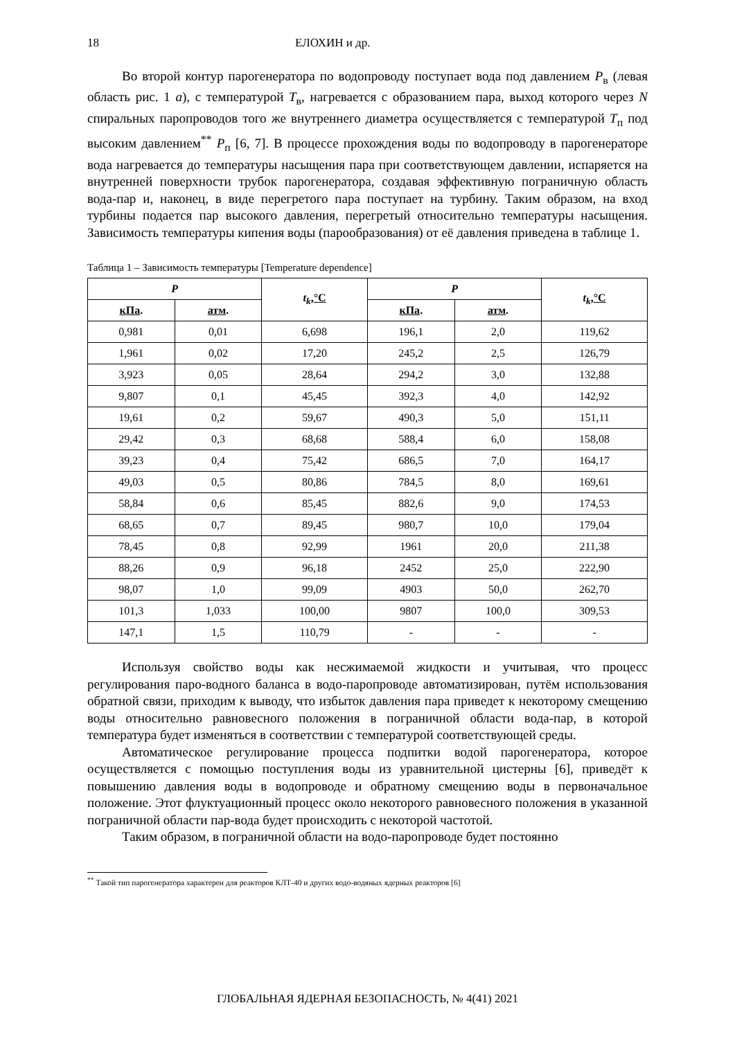18 ЕЛОХИН и др.
Во второй контур парогенератора по водопроводу поступает вода под давлением P<sub>в</sub> (левая область рис. 1 а), с температурой T<sub>в</sub>, нагревается с образованием пара, выход которого через N спиральных паропроводов того же внутреннего диаметра осуществляется с температурой T<sub>п</sub> под высоким давлением<sup>**</sup> P<sub>п</sub> [6, 7]. В процессе прохождения воды по водопроводу в парогенераторе вода нагревается до температуры насыщения пара при соответствующем давлении, испаряется на внутренней поверхности трубок парогенератора, создавая эффективную пограничную область вода-пар и, наконец, в виде перегретого пара поступает на турбину. Таким образом, на вход турбины подается пар высокого давления, перегретый относительно температуры насыщения. Зависимость температуры кипения воды (парообразования) от её давления приведена в таблице 1.
Таблица 1 – Зависимость температуры [Temperature dependence]
| P | | t<sub>k</sub> , °C | P | | t<sub>k</sub> , °C |
| --- | --- | --- | --- | --- | --- |
| кПа . | атм . | | кПа . | атм . | |
| 0,981 | 0,01 | 6,698 | 196,1 | 2,0 | 119,62 |
| 1,961 | 0,02 | 17,20 | 245,2 | 2,5 | 126,79 |
| 3,923 | 0,05 | 28,64 | 294,2 | 3,0 | 132,88 |
| 9,807 | 0,1 | 45,45 | 392,3 | 4,0 | 142,92 |
| 19,61 | 0,2 | 59,67 | 490,3 | 5,0 | 151,11 |
| 29,42 | 0,3 | 68,68 | 588,4 | 6,0 | 158,08 |
| 39,23 | 0,4 | 75,42 | 686,5 | 7,0 | 164,17 |
| 49,03 | 0,5 | 80,86 | 784,5 | 8,0 | 169,61 |
| 58,84 | 0,6 | 85,45 | 882,6 | 9,0 | 174,53 |
| 68,65 | 0,7 | 89,45 | 980,7 | 10,0 | 179,04 |
| 78,45 | 0,8 | 92,99 | 1961 | 20,0 | 211,38 |
| 88,26 | 0,9 | 96,18 | 2452 | 25,0 | 222,90 |
| 98,07 | 1,0 | 99,09 | 4903 | 50,0 | 262,70 |
| 101,3 | 1,033 | 100,00 | 9807 | 100,0 | 309,53 |
| 147,1 | 1,5 | 110,79 | - | - | - |
Используя свойство воды как несжимаемой жидкости и учитывая, что процесс регулирования паро-водного баланса в водо-паропроводе автоматизирован, путём использования обратной связи, приходим к выводу, что избыток давления пара приведет к некоторому смещению воды относительно равновесного положения в пограничной области вода-пар, в которой температура будет изменяться в соответствии с температурой соответствующей среды.
Автоматическое регулирование процесса подпитки водой парогенератора, которое осуществляется с помощью поступления воды из уравнительной цистерны [6], приведёт к повышению давления воды в водопроводе и обратному смещению воды в первоначальное положение. Этот флуктуационный процесс около некоторого равновесного положения в указанной пограничной области пар-вода будет происходить с некоторой частотой.
Таким образом, в пограничной области на водо-паропроводе будет постоянно
<sup>**</sup> Такой тип парогенератора характерен для реакторов КЛТ-40 и других водо-водяных ядерных реакторов [6]
ГЛОБАЛЬНАЯ ЯДЕРНАЯ БЕЗОПАСНОСТЬ, № 4(41) 2021